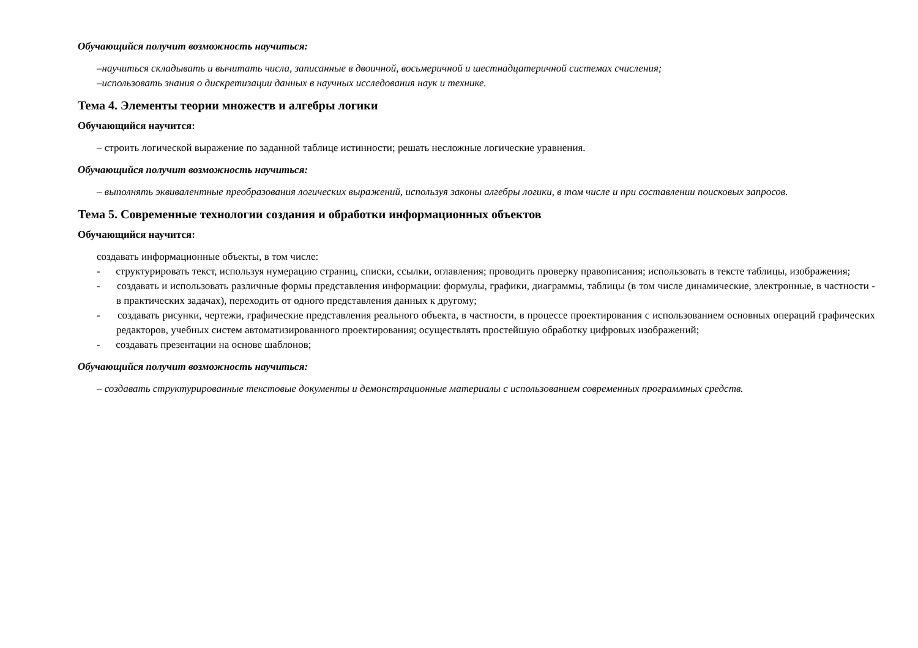Обучающийся получит возможность научиться:
–научиться складывать и вычитать числа, записанные в двоичной, восьмеричной и шестнадцатеричной системах счисления;
–использовать знания о дискретизации данных в научных исследования наук и технике.
Тема 4. Элементы теории множеств и алгебры логики
Обучающийся научится:
– строить логической выражение по заданной таблице истинности; решать несложные логические уравнения.
Обучающийся получит возможность научиться:
– выполнять эквивалентные преобразования логических выражений, используя законы алгебры логики, в том числе и при составлении поисковых запросов.
Тема 5. Современные технологии создания и обработки информационных объектов
Обучающийся научится:
создавать информационные объекты, в том числе:
- структурировать текст, используя нумерацию страниц, списки, ссылки, оглавления; проводить проверку правописания; использовать в тексте таблицы, изображения;
- создавать и использовать различные формы представления информации: формулы, графики, диаграммы, таблицы (в том числе динамические, электронные, в частности - в практических задачах), переходить от одного представления данных к другому;
- создавать рисунки, чертежи, графические представления реального объекта, в частности, в процессе проектирования с использованием основных операций графических редакторов, учебных систем автоматизированного проектирования; осуществлять простейшую обработку цифровых изображений;
- создавать презентации на основе шаблонов;
Обучающийся получит возможность научиться:
– создавать структурированные текстовые документы и демонстрационные материалы с использованием современных программных средств.